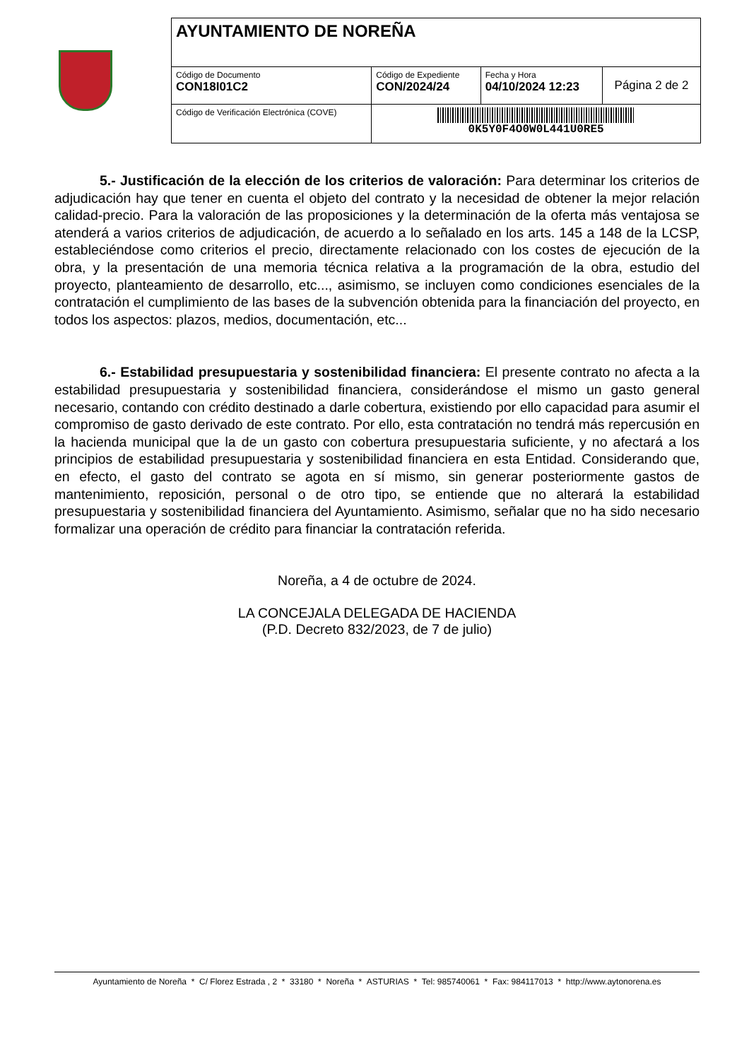| AYUNTAMIENTO DE NOREÑA | | | |
| Código de Documento CON18I01C2 | Código de Expediente CON/2024/24 | Fecha y Hora 04/10/2024 12:23 | Página 2 de 2 |
| Código de Verificación Electrónica (COVE) | 0K5Y0F4O0W0L441U0RE5 | | |
5.- Justificación de la elección de los criterios de valoración: Para determinar los criterios de adjudicación hay que tener en cuenta el objeto del contrato y la necesidad de obtener la mejor relación calidad-precio. Para la valoración de las proposiciones y la determinación de la oferta más ventajosa se atenderá a varios criterios de adjudicación, de acuerdo a lo señalado en los arts. 145 a 148 de la LCSP, estableciéndose como criterios el precio, directamente relacionado con los costes de ejecución de la obra, y la presentación de una memoria técnica relativa a la programación de la obra, estudio del proyecto, planteamiento de desarrollo, etc..., asimismo, se incluyen como condiciones esenciales de la contratación el cumplimiento de las bases de la subvención obtenida para la financiación del proyecto, en todos los aspectos: plazos, medios, documentación, etc...
6.- Estabilidad presupuestaria y sostenibilidad financiera: El presente contrato no afecta a la estabilidad presupuestaria y sostenibilidad financiera, considerándose el mismo un gasto general necesario, contando con crédito destinado a darle cobertura, existiendo por ello capacidad para asumir el compromiso de gasto derivado de este contrato. Por ello, esta contratación no tendrá más repercusión en la hacienda municipal que la de un gasto con cobertura presupuestaria suficiente, y no afectará a los principios de estabilidad presupuestaria y sostenibilidad financiera en esta Entidad. Considerando que, en efecto, el gasto del contrato se agota en sí mismo, sin generar posteriormente gastos de mantenimiento, reposición, personal o de otro tipo, se entiende que no alterará la estabilidad presupuestaria y sostenibilidad financiera del Ayuntamiento. Asimismo, señalar que no ha sido necesario formalizar una operación de crédito para financiar la contratación referida.
Noreña, a 4 de octubre de 2024.
LA CONCEJALA DELEGADA DE HACIENDA
(P.D. Decreto 832/2023, de 7 de julio)
Ayuntamiento de Noreña * C/ Florez Estrada , 2 * 33180 * Noreña * ASTURIAS * Tel: 985740061 * Fax: 984117013 * http://www.aytonorena.es